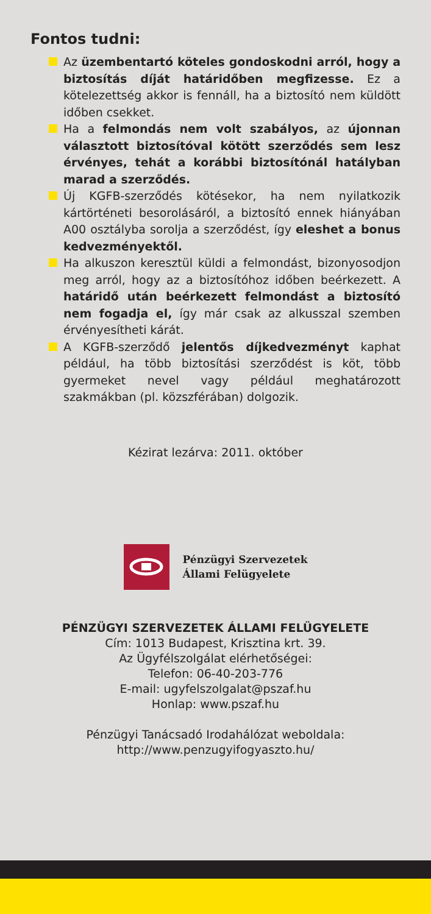Fontos tudni:
Az üzembentartó köteles gondoskodni arról, hogy a biztosítás díját határidőben megfizesse. Ez a kötelezettség akkor is fennáll, ha a biztosító nem küldött időben csekket.
Ha a felmondás nem volt szabályos, az újonnan választott biztosítóval kötött szerződés sem lesz érvényes, tehát a korábbi biztosítónál hatályban marad a szerződés.
Új KGFB-szerződés kötésekor, ha nem nyilatkozik kártörténeti besorolásáról, a biztosító ennek hiányában A00 osztályba sorolja a szerződést, így eleshet a bonus kedvezményektől.
Ha alkuszon keresztül küldi a felmondást, bizonyosodjon meg arról, hogy az a biztosítóhoz időben beérkezett. A határidő után beérkezett felmondást a biztosító nem fogadja el, így már csak az alkusszal szemben érvényesítheti kárát.
A KGFB-szerződő jelentős díjkedvezményt kaphat például, ha több biztosítási szerződést is köt, több gyermeket nevel vagy például meghatározott szakmákban (pl. közszférában) dolgozik.
Kézirat lezárva: 2011. október
Pénzügyi Szervezetek
Állami Felügyelete
PÉNZÜGYI SZERVEZETEK ÁLLAMI FELÜGYELETE
Cím: 1013 Budapest, Krisztina krt. 39.
Az Ügyfélszolgálat elérhetőségei:
Telefon: 06-40-203-776
E-mail: ugyfelszolgalat@pszaf.hu
Honlap: www.pszaf.hu
Pénzügyi Tanácsadó Irodahálózat weboldala:
http://www.penzugyifogyaszto.hu/